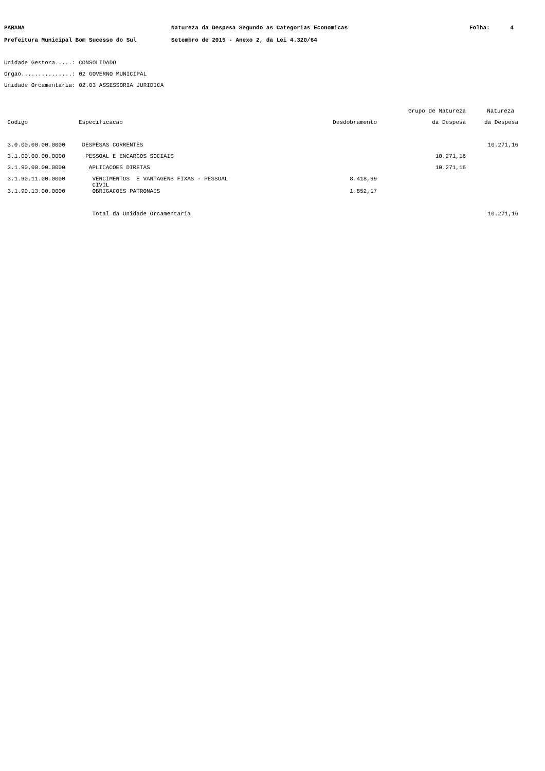PARANA Natureza da Despesa Segundo as Categorias Economicas Folha: 4
Prefeitura Municipal Bom Sucesso do Sul Setembro de 2015 - Anexo 2, da Lei 4.320/64
Unidade Gestora.....: CONSOLIDADO
Orgao...............: 02 GOVERNO MUNICIPAL
Unidade Orcamentaria: 02.03 ASSESSORIA JURIDICA
| | | | Grupo de Natureza | Natureza |
| --- | --- | --- | --- | --- |
| Codigo | Especificacao | Desdobramento | da Despesa | da Despesa |
| 3.0.00.00.00.0000 | DESPESAS CORRENTES | | | 10.271,16 |
| 3.1.00.00.00.0000 | PESSOAL E ENCARGOS SOCIAIS | | 10.271,16 | |
| 3.1.90.00.00.0000 | APLICACOES DIRETAS | | 10.271,16 | |
| 3.1.90.11.00.0000 | VENCIMENTOS E VANTAGENS FIXAS - PESSOAL CIVIL | 8.418,99 | | |
| 3.1.90.13.00.0000 | OBRIGACOES PATRONAIS | 1.852,17 | | |
| | Total da Unidade Orcamentaria | | | 10.271,16 |